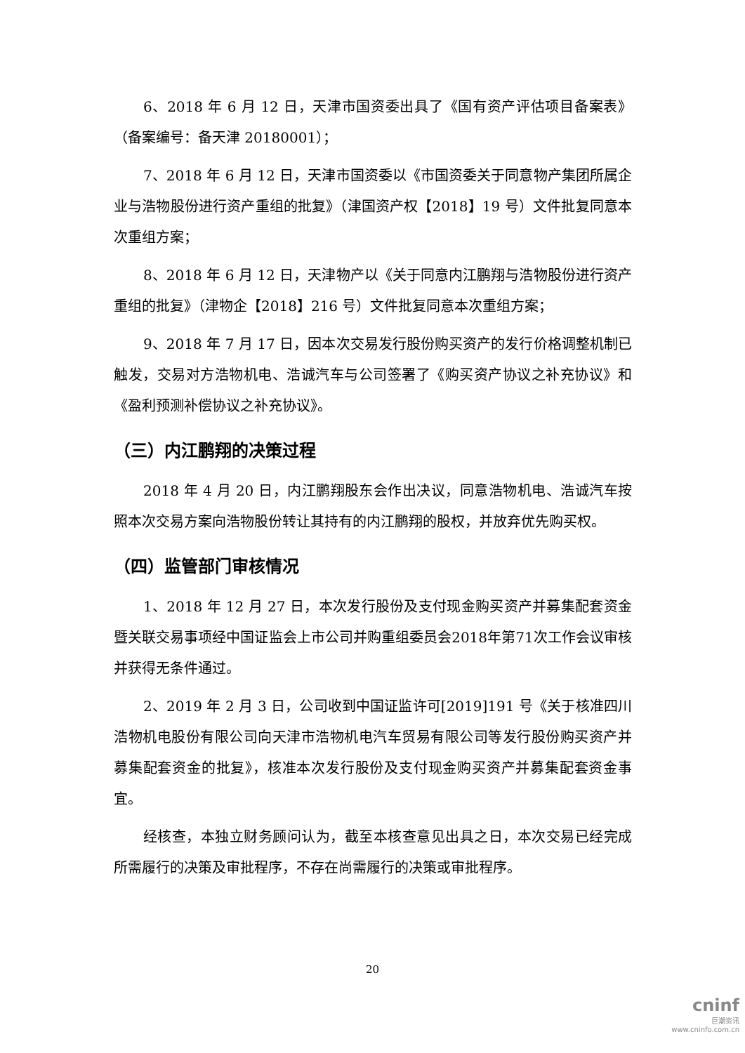6、2018 年 6 月 12 日，天津市国资委出具了《国有资产评估项目备案表》（备案编号：备天津 20180001）；
7、2018 年 6 月 12 日，天津市国资委以《市国资委关于同意物产集团所属企业与浩物股份进行资产重组的批复》（津国资产权【2018】19 号）文件批复同意本次重组方案；
8、2018 年 6 月 12 日，天津物产以《关于同意内江鹏翔与浩物股份进行资产重组的批复》（津物企【2018】216 号）文件批复同意本次重组方案；
9、2018 年 7 月 17 日，因本次交易发行股份购买资产的发行价格调整机制已触发，交易对方浩物机电、浩诚汽车与公司签署了《购买资产协议之补充协议》和《盈利预测补偿协议之补充协议》。
（三）内江鹏翔的决策过程
2018 年 4 月 20 日，内江鹏翔股东会作出决议，同意浩物机电、浩诚汽车按照本次交易方案向浩物股份转让其持有的内江鹏翔的股权，并放弃优先购买权。
（四）监管部门审核情况
1、2018 年 12 月 27 日，本次发行股份及支付现金购买资产并募集配套资金暨关联交易事项经中国证监会上市公司并购重组委员会2018年第71次工作会议审核并获得无条件通过。
2、2019 年 2 月 3 日，公司收到中国证监许可[2019]191 号《关于核准四川浩物机电股份有限公司向天津市浩物机电汽车贸易有限公司等发行股份购买资产并募集配套资金的批复》，核准本次发行股份及支付现金购买资产并募集配套资金事宜。
经核查，本独立财务顾问认为，截至本核查意见出具之日，本次交易已经完成所需履行的决策及审批程序，不存在尚需履行的决策或审批程序。
20
cninf
巨潮资讯
www.cninfo.com.cn